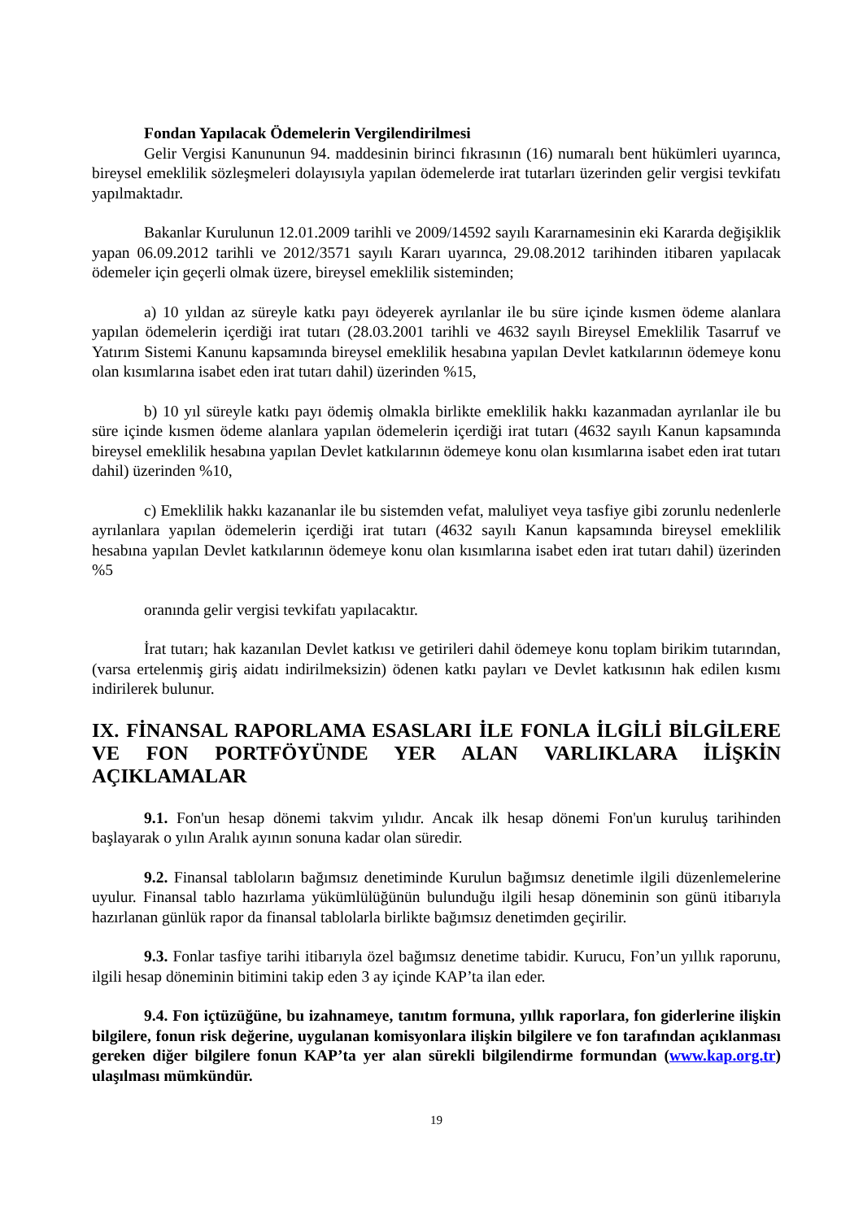Fondan Yapılacak Ödemelerin Vergilendirilmesi
Gelir Vergisi Kanununun 94. maddesinin birinci fıkrasının (16) numaralı bent hükümleri uyarınca, bireysel emeklilik sözleşmeleri dolayısıyla yapılan ödemelerde irat tutarları üzerinden gelir vergisi tevkifatı yapılmaktadır.
Bakanlar Kurulunun 12.01.2009 tarihli ve 2009/14592 sayılı Kararnamesinin eki Kararda değişiklik yapan 06.09.2012 tarihli ve 2012/3571 sayılı Kararı uyarınca, 29.08.2012 tarihinden itibaren yapılacak ödemeler için geçerli olmak üzere, bireysel emeklilik sisteminden;
a) 10 yıldan az süreyle katkı payı ödeyerek ayrılanlar ile bu süre içinde kısmen ödeme alanlara yapılan ödemelerin içerdiği irat tutarı (28.03.2001 tarihli ve 4632 sayılı Bireysel Emeklilik Tasarruf ve Yatırım Sistemi Kanunu kapsamında bireysel emeklilik hesabına yapılan Devlet katkılarının ödemeye konu olan kısımlarına isabet eden irat tutarı dahil) üzerinden %15,
b) 10 yıl süreyle katkı payı ödemiş olmakla birlikte emeklilik hakkı kazanmadan ayrılanlar ile bu süre içinde kısmen ödeme alanlara yapılan ödemelerin içerdiği irat tutarı (4632 sayılı Kanun kapsamında bireysel emeklilik hesabına yapılan Devlet katkılarının ödemeye konu olan kısımlarına isabet eden irat tutarı dahil) üzerinden %10,
c) Emeklilik hakkı kazananlar ile bu sistemden vefat, maluliyet veya tasfiye gibi zorunlu nedenlerle ayrılanlara yapılan ödemelerin içerdiği irat tutarı (4632 sayılı Kanun kapsamında bireysel emeklilik hesabına yapılan Devlet katkılarının ödemeye konu olan kısımlarına isabet eden irat tutarı dahil) üzerinden %5
oranında gelir vergisi tevkifatı yapılacaktır.
İrat tutarı; hak kazanılan Devlet katkısı ve getirileri dahil ödemeye konu toplam birikim tutarından, (varsa ertelenmiş giriş aidatı indirilmeksizin) ödenen katkı payları ve Devlet katkısının hak edilen kısmı indirilerek bulunur.
IX. FİNANSAL RAPORLAMA ESASLARI İLE FONLA İLGİLİ BİLGİLERE VE FON PORTFÖYÜNDE YER ALAN VARLIKLARA İLİŞKİN AÇIKLAMALAR
9.1. Fon'un hesap dönemi takvim yılıdır. Ancak ilk hesap dönemi Fon'un kuruluş tarihinden başlayarak o yılın Aralık ayının sonuna kadar olan süredir.
9.2. Finansal tabloların bağımsız denetiminde Kurulun bağımsız denetimle ilgili düzenlemelerine uyulur. Finansal tablo hazırlama yükümlülüğünün bulunduğu ilgili hesap döneminin son günü itibarıyla hazırlanan günlük rapor da finansal tablolarla birlikte bağımsız denetimden geçirilir.
9.3. Fonlar tasfiye tarihi itibarıyla özel bağımsız denetime tabidir. Kurucu, Fon’un yıllık raporunu, ilgili hesap döneminin bitimini takip eden 3 ay içinde KAP’ta ilan eder.
9.4. Fon içtüzüğüne, bu izahnameye, tanıtım formuna, yıllık raporlara, fon giderlerine ilişkin bilgilere, fonun risk değerine, uygulanan komisyonlara ilişkin bilgilere ve fon tarafından açıklanması gereken diğer bilgilere fonun KAP’ta yer alan sürekli bilgilendirme formundan (www.kap.org.tr) ulaşılması mümkündür.
19